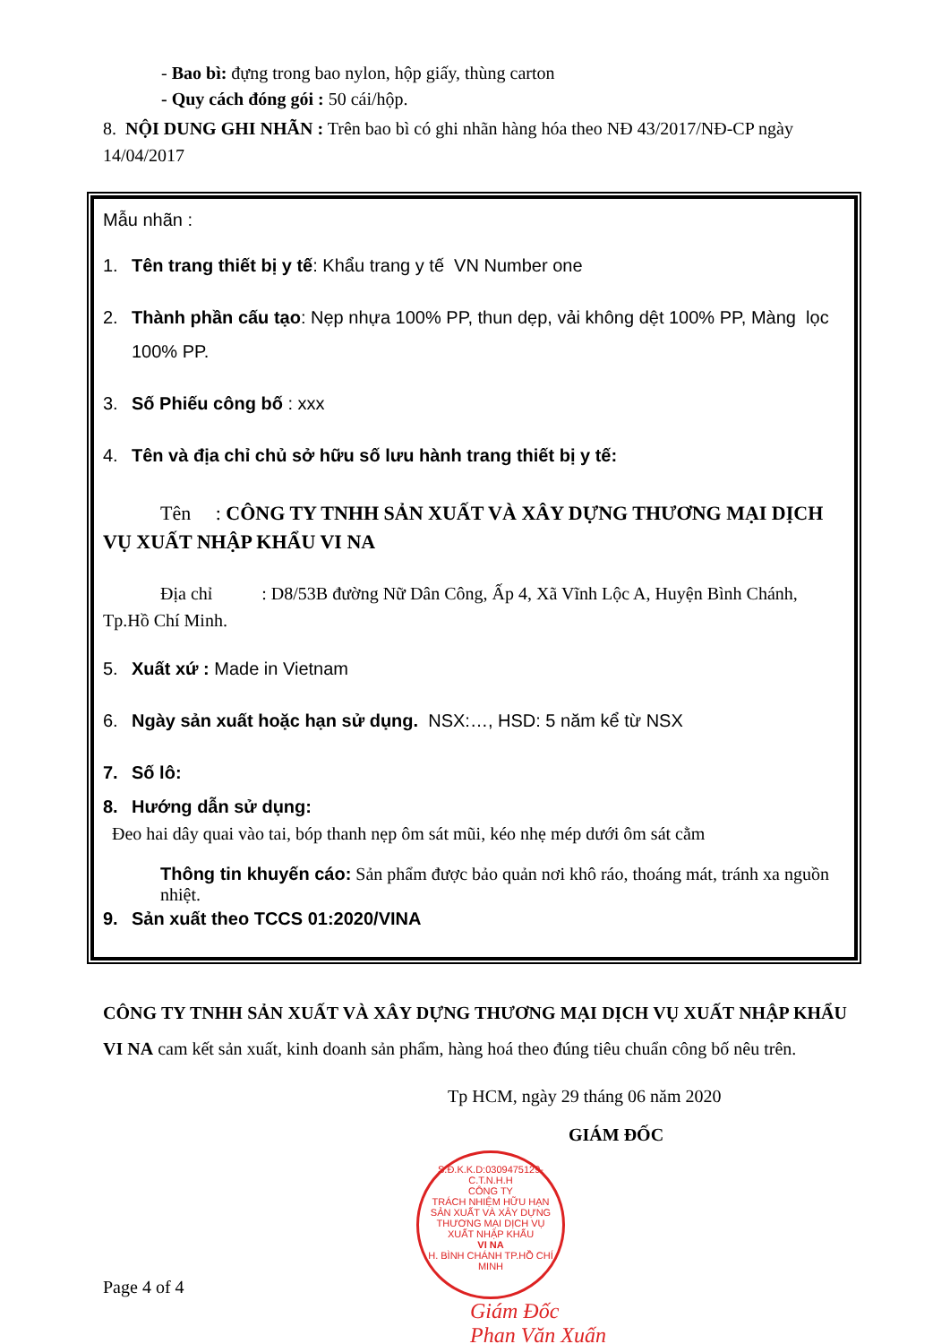- Bao bì: đựng trong bao nylon, hộp giấy, thùng carton
- Quy cách đóng gói : 50 cái/hộp.
8. NỘI DUNG GHI NHÃN : Trên bao bì có ghi nhãn hàng hóa theo NĐ 43/2017/NĐ-CP ngày 14/04/2017
Mẫu nhãn :
1. Tên trang thiết bị y tế: Khẩu trang y tế VN Number one
2. Thành phần cấu tạo: Nẹp nhựa 100% PP, thun dẹp, vải không dệt 100% PP, Màng lọc 100% PP.
3. Số Phiếu công bố : xxx
4. Tên và địa chỉ chủ sở hữu số lưu hành trang thiết bị y tế:
Tên : CÔNG TY TNHH SẢN XUẤT VÀ XÂY DỰNG THƯƠNG MẠI DỊCH VỤ XUẤT NHẬP KHẨU VI NA
Địa chỉ : D8/53B đường Nữ Dân Công, Ấp 4, Xã Vĩnh Lộc A, Huyện Bình Chánh, Tp.Hồ Chí Minh.
5. Xuất xứ : Made in Vietnam
6. Ngày sản xuất hoặc hạn sử dụng. NSX:…, HSD: 5 năm kể từ NSX
7. Số lô:
8. Hướng dẫn sử dụng:
Đeo hai dây quai vào tai, bóp thanh nẹp ôm sát mũi, kéo nhẹ mép dưới ôm sát cằm
Thông tin khuyến cáo: Sản phẩm được bảo quản nơi khô ráo, thoáng mát, tránh xa nguồn nhiệt.
9. Sản xuất theo TCCS 01:2020/VINA
CÔNG TY TNHH SẢN XUẤT VÀ XÂY DỰNG THƯƠNG MẠI DỊCH VỤ XUẤT NHẬP KHẨU VI NA cam kết sản xuất, kinh doanh sản phẩm, hàng hoá theo đúng tiêu chuẩn công bố nêu trên.
Tp HCM, ngày 29 tháng 06 năm 2020
GIÁM ĐỐC
S.Đ.K.K.D:0309475129-C.T.N.H.H
CÔNG TY
TRÁCH NHIỆM HỮU HẠN
SẢN XUẤT VÀ XÂY DỰNG
THƯƠNG MẠI DỊCH VỤ
XUẤT NHẬP KHẨU
VI NA
H. BÌNH CHÁNH TP.HỒ CHÍ MINH
Giám Đốc
Phan Văn Xuấn
Page 4 of 4